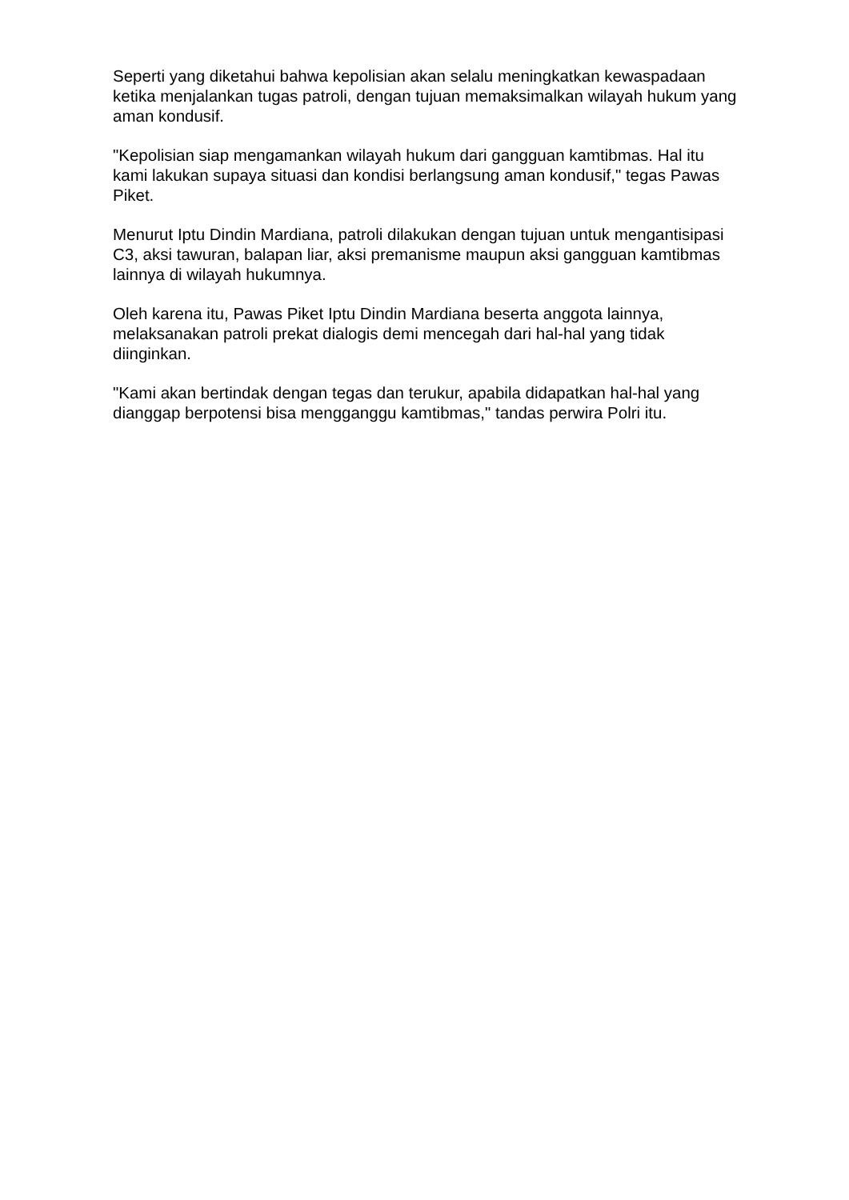Seperti yang diketahui bahwa kepolisian akan selalu meningkatkan kewaspadaan ketika menjalankan tugas patroli, dengan tujuan memaksimalkan wilayah hukum yang aman kondusif.
"Kepolisian siap mengamankan wilayah hukum dari gangguan kamtibmas. Hal itu kami lakukan supaya situasi dan kondisi berlangsung aman kondusif," tegas Pawas Piket.
Menurut Iptu Dindin Mardiana, patroli dilakukan dengan tujuan untuk mengantisipasi C3, aksi tawuran, balapan liar, aksi premanisme maupun aksi gangguan kamtibmas lainnya di wilayah hukumnya.
Oleh karena itu, Pawas Piket Iptu Dindin Mardiana beserta anggota lainnya, melaksanakan patroli prekat dialogis demi mencegah dari hal-hal yang tidak diinginkan.
"Kami akan bertindak dengan tegas dan terukur, apabila didapatkan hal-hal yang dianggap berpotensi bisa mengganggu kamtibmas," tandas perwira Polri itu.